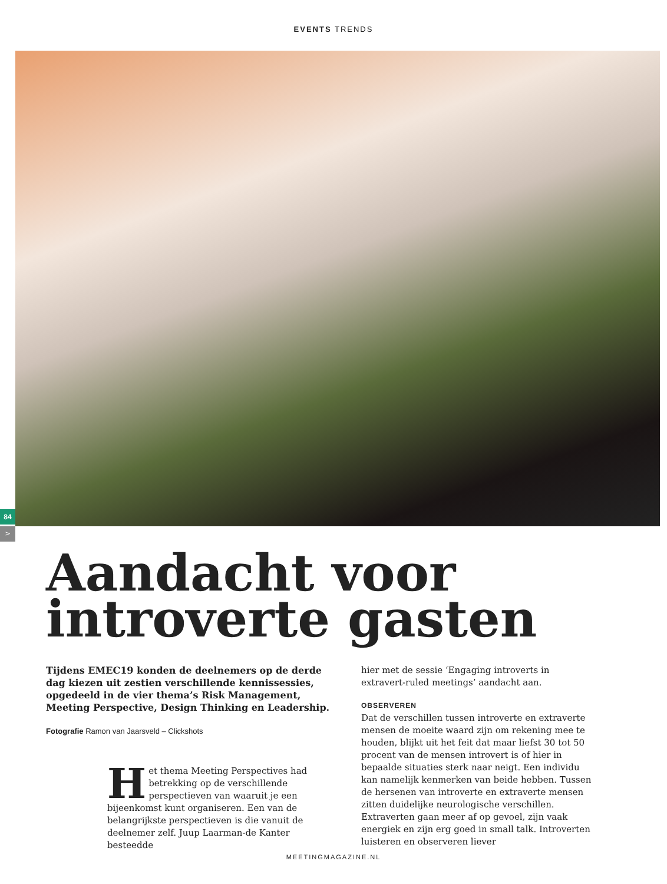EVENTS TRENDS
84
>
Aandacht voor
introverte gasten
Tijdens EMEC19 konden de deelnemers op de derde dag kiezen uit zestien verschillende kennissessies, opgedeeld in de vier thema’s Risk Management, Meeting Perspective, Design Thinking en Leadership.
Fotografie Ramon van Jaarsveld – Clickshots
Het thema Meeting Perspectives had betrekking op de verschillende perspectieven van waaruit je een bijeenkomst kunt organiseren. Een van de belangrijkste perspectieven is die vanuit de deelnemer zelf. Juup Laarman-de Kanter besteedde
hier met de sessie ‘Engaging introverts in extravert-ruled meetings’ aandacht aan.
OBSERVEREN
Dat de verschillen tussen introverte en extraverte mensen de moeite waard zijn om rekening mee te houden, blijkt uit het feit dat maar liefst 30 tot 50 procent van de mensen introvert is of hier in bepaalde situaties sterk naar neigt. Een individu kan namelijk kenmerken van beide hebben. Tussen de hersenen van introverte en extraverte mensen zitten duidelijke neurologische verschillen. Extraverten gaan meer af op gevoel, zijn vaak energiek en zijn erg goed in small talk. Introverten luisteren en observeren liever
MEETINGMAGAZINE.NL